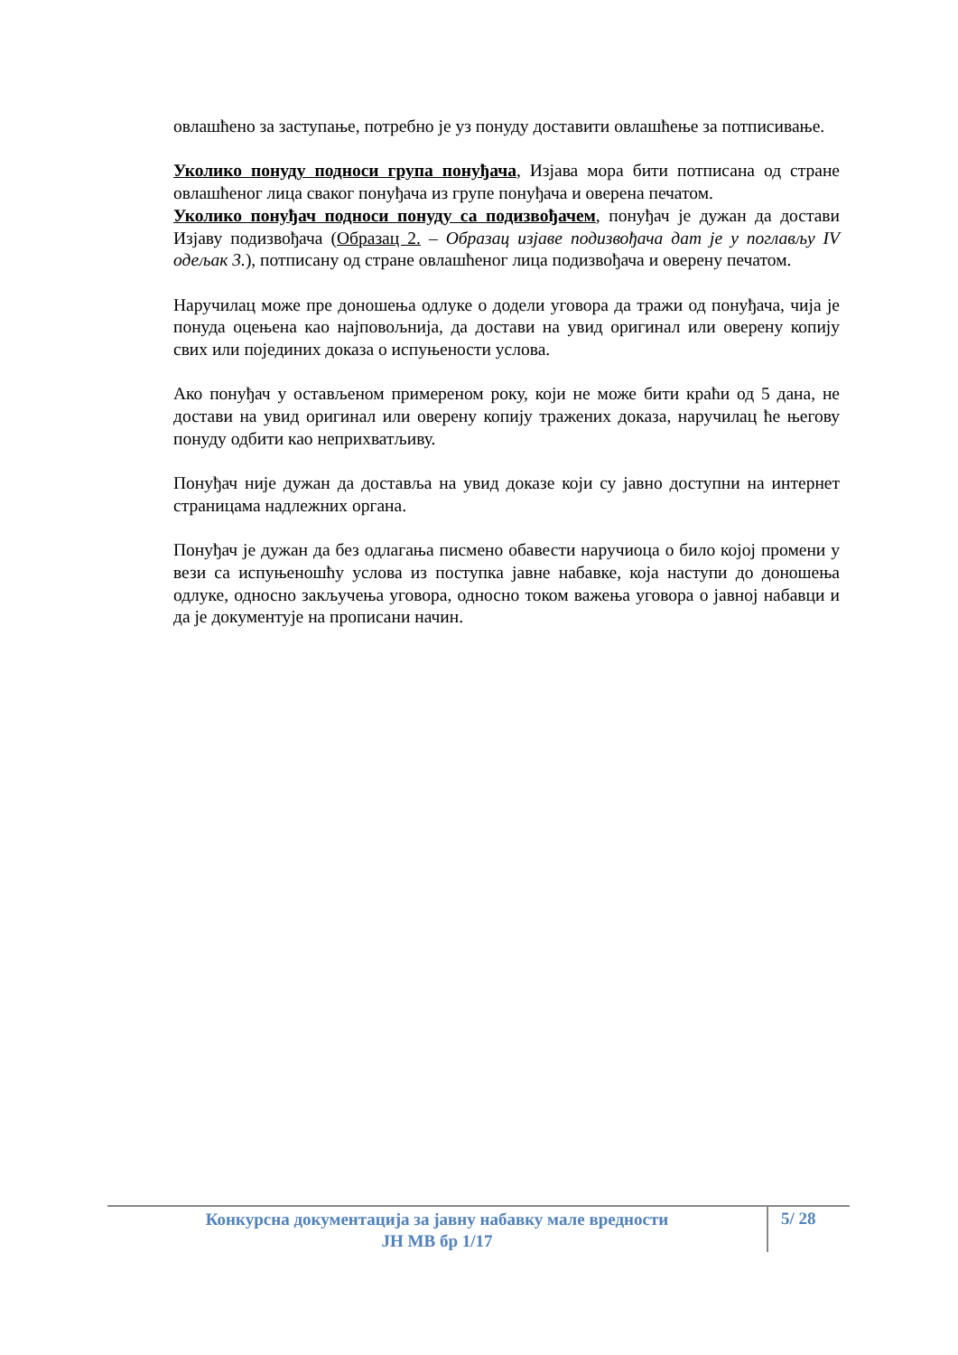овлашћено за заступање, потребно је уз понуду доставити овлашћење за потписивање.
Уколико понуду подноси група понуђача, Изјава мора бити потписана од стране овлашћеног лица сваког понуђача из групе понуђача и оверена печатом.
Уколико понуђач подноси понуду са подизвођачем, понуђач је дужан да достави Изјаву подизвођача (Образац 2. – Образац изјаве подизвођача дат је у поглављу IV одељак 3.), потписану од стране овлашћеног лица подизвођача и оверену печатом.
Наручилац може пре доношења одлуке о додели уговора да тражи од понуђача, чија је понуда оцењена као најповољнија, да достави на увид оригинал или оверену копију свих или појединих доказа о испуњености услова.
Ако понуђач у остављеном примереном року, који не може бити краћи од 5 дана, не достави на увид оригинал или оверену копију тражених доказа, наручилац ће његову понуду одбити као неприхватљиву.
Понуђач није дужан да доставља на увид доказе који су јавно доступни на интернет страницама надлежних органа.
Понуђач је дужан да без одлагања писмено обавести наручиоца о било којој промени у вези са испуњеношћу услова из поступка јавне набавке, која наступи до доношења одлуке, односно закључења уговора, односно током важења уговора о јавној набавци и да је документује на прописани начин.
Конкурсна документација за јавну набавку мале вредности
ЈН МВ бр 1/17
5/ 28